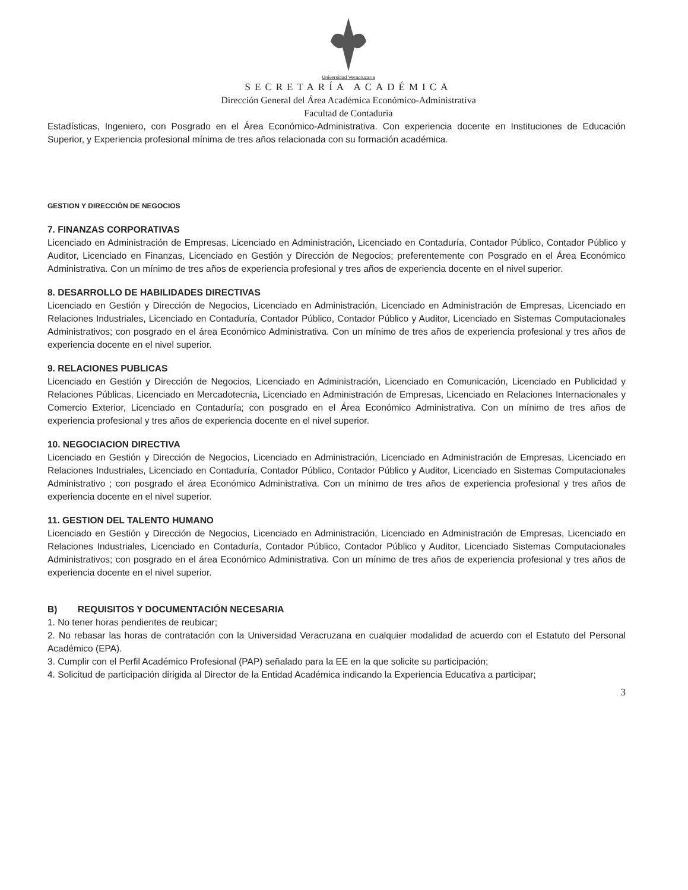Universidad Veracruzana
SECRETARÍA ACADÉMICA
Dirección General del Área Académica Económico-Administrativa
Facultad de Contaduría
Estadísticas, Ingeniero, con Posgrado en el Área Económico-Administrativa. Con experiencia docente en Instituciones de Educación Superior, y Experiencia profesional mínima de tres años relacionada con su formación académica.
GESTION Y DIRECCIÓN DE NEGOCIOS
7. FINANZAS CORPORATIVAS
Licenciado en Administración de Empresas, Licenciado en Administración, Licenciado en Contaduría, Contador Público, Contador Público y Auditor, Licenciado en Finanzas, Licenciado en Gestión y Dirección de Negocios; preferentemente con Posgrado en el Área Económico Administrativa. Con un mínimo de tres años de experiencia profesional y tres años de experiencia docente en el nivel superior.
8. DESARROLLO DE HABILIDADES DIRECTIVAS
Licenciado en Gestión y Dirección de Negocios, Licenciado en Administración, Licenciado en Administración de Empresas, Licenciado en Relaciones Industriales, Licenciado en Contaduría, Contador Público, Contador Público y Auditor, Licenciado en Sistemas Computacionales Administrativos; con posgrado en el área Económico Administrativa. Con un mínimo de tres años de experiencia profesional y tres años de experiencia docente en el nivel superior.
9. RELACIONES PUBLICAS
Licenciado en Gestión y Dirección de Negocios, Licenciado en Administración, Licenciado en Comunicación, Licenciado en Publicidad y Relaciones Públicas, Licenciado en Mercadotecnia, Licenciado en Administración de Empresas, Licenciado en Relaciones Internacionales y Comercio Exterior, Licenciado en Contaduría; con posgrado en el Área Económico Administrativa. Con un mínimo de tres años de experiencia profesional y tres años de experiencia docente en el nivel superior.
10. NEGOCIACION DIRECTIVA
Licenciado en Gestión y Dirección de Negocios, Licenciado en Administración, Licenciado en Administración de Empresas, Licenciado en Relaciones Industriales, Licenciado en Contaduría, Contador Público, Contador Público y Auditor, Licenciado en Sistemas Computacionales Administrativo ; con posgrado el área Económico Administrativa. Con un mínimo de tres años de experiencia profesional y tres años de experiencia docente en el nivel superior.
11. GESTION DEL TALENTO HUMANO
Licenciado en Gestión y Dirección de Negocios, Licenciado en Administración, Licenciado en Administración de Empresas, Licenciado en Relaciones Industriales, Licenciado en Contaduría, Contador Público, Contador Público y Auditor, Licenciado Sistemas Computacionales Administrativos; con posgrado en el área Económico Administrativa. Con un mínimo de tres años de experiencia profesional y tres años de experiencia docente en el nivel superior.
B) REQUISITOS Y DOCUMENTACIÓN NECESARIA
1. No tener horas pendientes de reubicar;
2. No rebasar las horas de contratación con la Universidad Veracruzana en cualquier modalidad de acuerdo con el Estatuto del Personal Académico (EPA).
3. Cumplir con el Perfil Académico Profesional (PAP) señalado para la EE en la que solicite su participación;
4. Solicitud de participación dirigida al Director de la Entidad Académica indicando la Experiencia Educativa a participar;
3